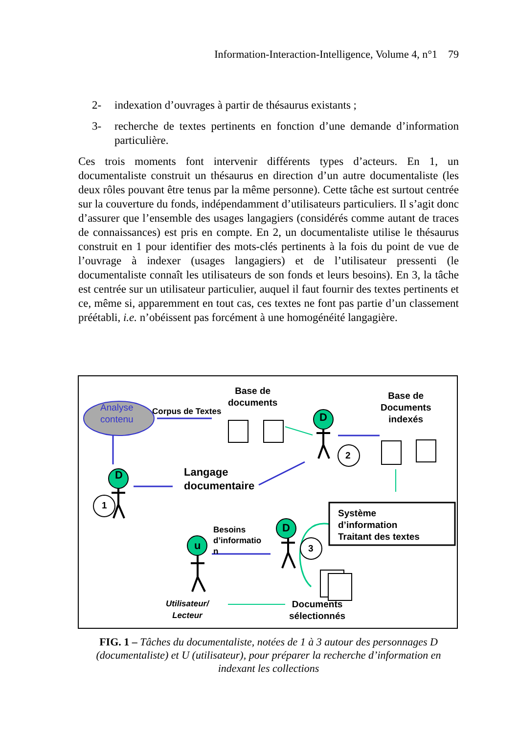Information-Interaction-Intelligence, Volume 4, n°1 79
2- indexation d’ouvrages à partir de thésaurus existants ;
3- recherche de textes pertinents en fonction d’une demande d’information particulière.
Ces trois moments font intervenir différents types d’acteurs. En 1, un documentaliste construit un thésaurus en direction d’un autre documentaliste (les deux rôles pouvant être tenus par la même personne). Cette tâche est surtout centrée sur la couverture du fonds, indépendamment d’utilisateurs particuliers. Il s’agit donc d’assurer que l’ensemble des usages langagiers (considérés comme autant de traces de connaissances) est pris en compte. En 2, un documentaliste utilise le thésaurus construit en 1 pour identifier des mots-clés pertinents à la fois du point de vue de l’ouvrage à indexer (usages langagiers) et de l’utilisateur pressenti (le documentaliste connaît les utilisateurs de son fonds et leurs besoins). En 3, la tâche est centrée sur un utilisateur particulier, auquel il faut fournir des textes pertinents et ce, même si, apparemment en tout cas, ces textes ne font pas partie d’un classement préétabli, i.e. n’obéissent pas forcément à une homogénéité langagière.
Base de
documents
Base de
Documents
indexés
Analyse
contenu
Corpus de Textes
D
2
D
Langage
documentaire
1
Système
d’information
Traitant des textes
Besoins
d’informatio
n
D
u 3
Utilisateur/
Lecteur
Documents
sélectionnés
FIG. 1 – Tâches du documentaliste, notées de 1 à 3 autour des personnages D (documentaliste) et U (utilisateur), pour préparer la recherche d’information en indexant les collections